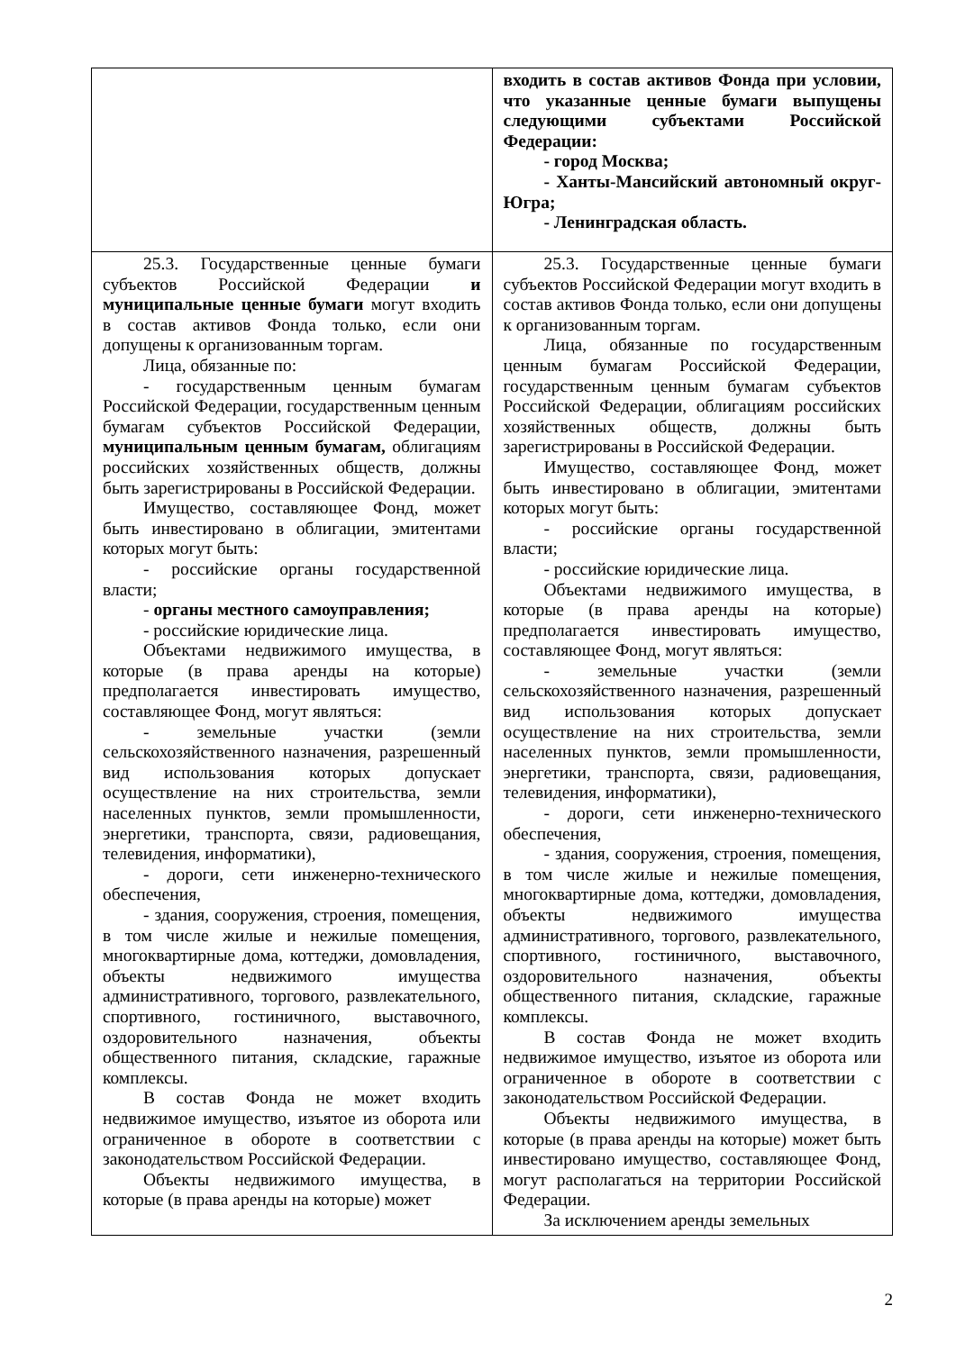| | входить в состав активов Фонда при условии, что указанные ценные бумаги выпущены следующими субъектами Российской Федерации: - город Москва; - Ханты-Мансийский автономный округ- Югра; - Ленинградская область. |
| 25.3. Государственные ценные бумаги субъектов Российской Федерации и муниципальные ценные бумаги могут входить в состав активов Фонда только, если они допущены к организованным торгам. Лица, обязанные по: - государственным ценным бумагам Российской Федерации, государственным ценным бумагам субъектов Российской Федерации, муниципальным ценным бумагам, облигациям российских хозяйственных обществ, должны быть зарегистрированы в Российской Федерации. Имущество, составляющее Фонд, может быть инвестировано в облигации, эмитентами которых могут быть: - российские органы государственной власти; - органы местного самоуправления; - российские юридические лица. Объектами недвижимого имущества, в которые (в права аренды на которые) предполагается инвестировать имущество, составляющее Фонд, могут являться: - земельные участки (земли сельскохозяйственного назначения, разрешенный вид использования которых допускает осуществление на них строительства, земли населенных пунктов, земли промышленности, энергетики, транспорта, связи, радиовещания, телевидения, информатики), - дороги, сети инженерно-технического обеспечения, - здания, сооружения, строения, помещения, в том числе жилые и нежилые помещения, многоквартирные дома, коттеджи, домовладения, объекты недвижимого имущества административного, торгового, развлекательного, спортивного, гостиничного, выставочного, оздоровительного назначения, объекты общественного питания, складские, гаражные комплексы. В состав Фонда не может входить недвижимое имущество, изъятое из оборота или ограниченное в обороте в соответствии с законодательством Российской Федерации. Объекты недвижимого имущества, в которые (в права аренды на которые) может | 25.3. Государственные ценные бумаги субъектов Российской Федерации могут входить в состав активов Фонда только, если они допущены к организованным торгам. Лица, обязанные по государственным ценным бумагам Российской Федерации, государственным ценным бумагам субъектов Российской Федерации, облигациям российских хозяйственных обществ, должны быть зарегистрированы в Российской Федерации. Имущество, составляющее Фонд, может быть инвестировано в облигации, эмитентами которых могут быть: - российские органы государственной власти; - российские юридические лица. Объектами недвижимого имущества, в которые (в права аренды на которые) предполагается инвестировать имущество, составляющее Фонд, могут являться: - земельные участки (земли сельскохозяйственного назначения, разрешенный вид использования которых допускает осуществление на них строительства, земли населенных пунктов, земли промышленности, энергетики, транспорта, связи, радиовещания, телевидения, информатики), - дороги, сети инженерно-технического обеспечения, - здания, сооружения, строения, помещения, в том числе жилые и нежилые помещения, многоквартирные дома, коттеджи, домовладения, объекты недвижимого имущества административного, торгового, развлекательного, спортивного, гостиничного, выставочного, оздоровительного назначения, объекты общественного питания, складские, гаражные комплексы. В состав Фонда не может входить недвижимое имущество, изъятое из оборота или ограниченное в обороте в соответствии с законодательством Российской Федерации. Объекты недвижимого имущества, в которые (в права аренды на которые) может быть инвестировано имущество, составляющее Фонд, могут располагаться на территории Российской Федерации. За исключением аренды земельных |
2